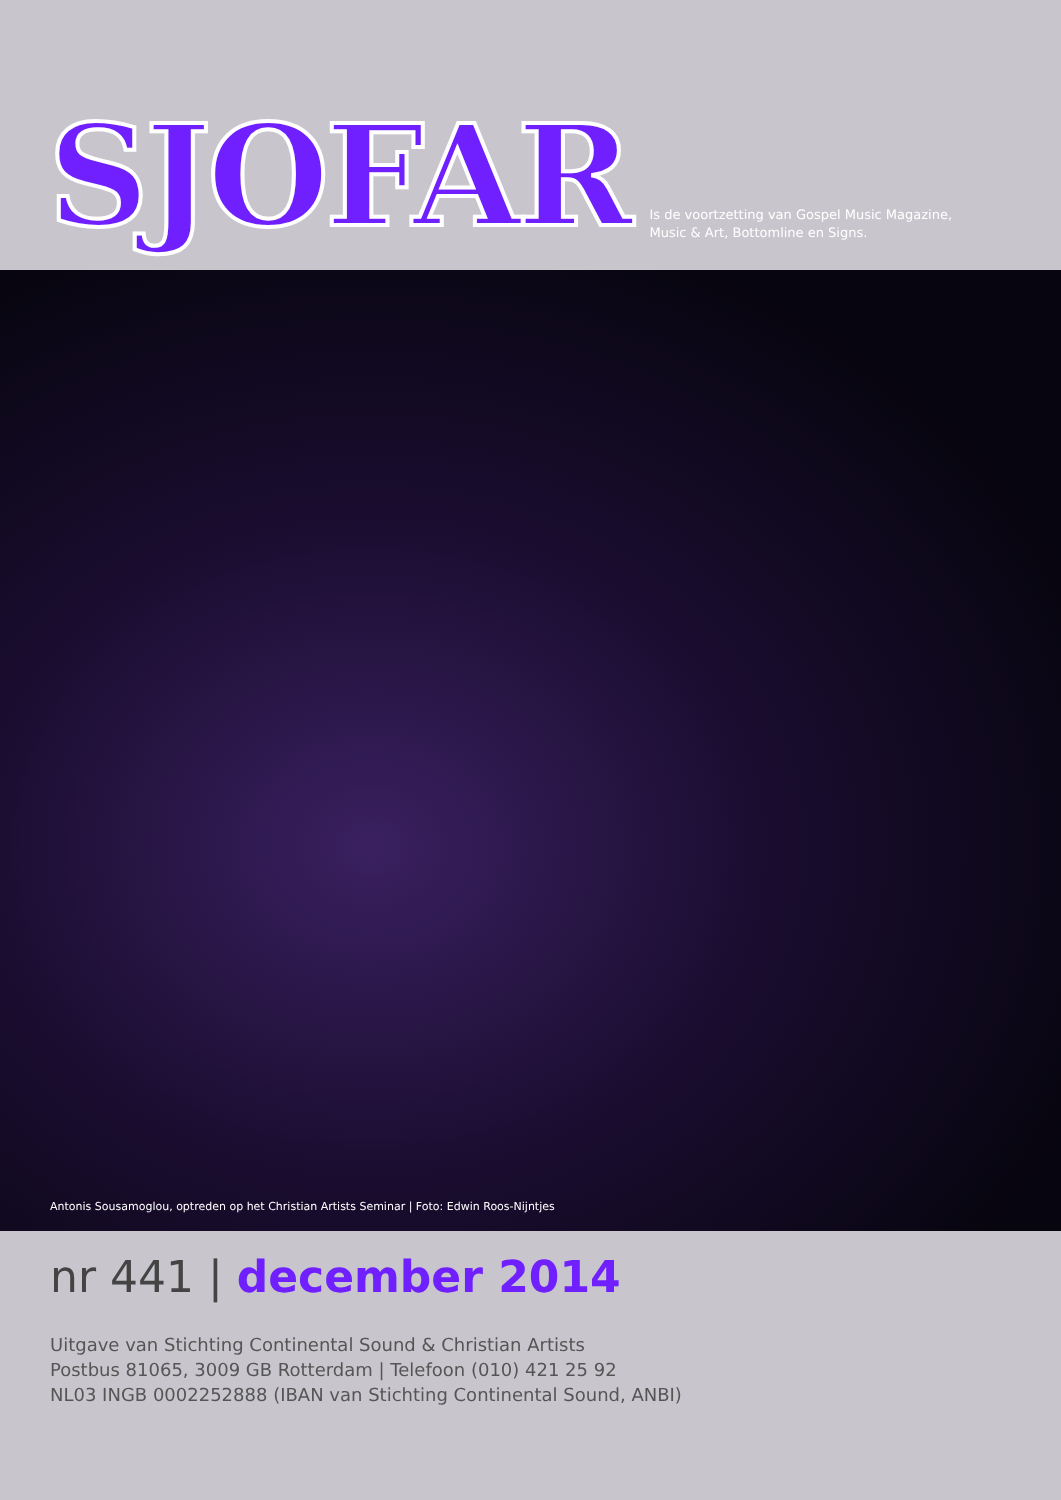SJOFAR
Is de voortzetting van Gospel Music Magazine,
Music & Art, Bottomline en Signs.
Antonis Sousamoglou, optreden op het Christian Artists Seminar | Foto: Edwin Roos-Nijntjes
nr 441 | december 2014
Uitgave van Stichting Continental Sound & Christian Artists
Postbus 81065, 3009 GB Rotterdam | Telefoon (010) 421 25 92
NL03 INGB 0002252888 (IBAN van Stichting Continental Sound, ANBI)